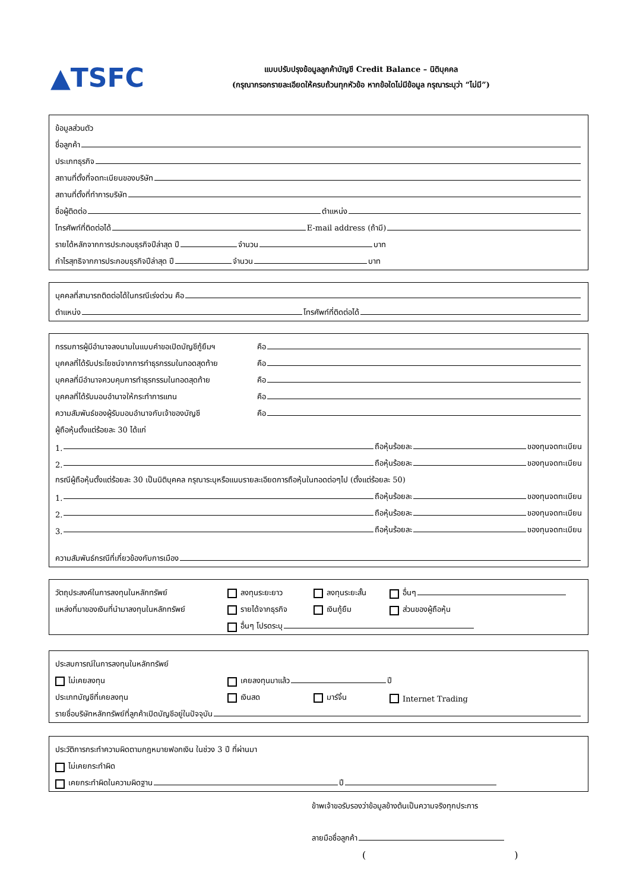▲TSFC
แบบปรับปรุงข้อมูลลูกค้าบัญชี Credit Balance – นิติบุคคล
(กรุณากรอกรายละเอียดให้ครบถ้วนทุกหัวข้อ หากข้อใดไม่มีข้อมูล กรุณาระบุว่า “ไม่มี”)
ข้อมูลส่วนตัว
ชื่อลูกค้า
ประเภทธุรกิจ
สถานที่ตั้งที่จดทะเบียนของบริษัท
สถานที่ตั้งที่ทำการบริษัท
ชื่อผู้ติดต่อ ตำแหน่ง
โทรศัพท์ที่ติดต่อได้ E-mail address (ถ้ามี)
รายได้หลักจากการประกอบธุรกิจปีล่าสุด ปี จำนวน บาท
กำไรสุทธิจากการประกอบธุรกิจปีล่าสุด ปี จำนวน บาท
บุคคลที่สามารถติดต่อได้ในกรณีเร่งด่วน คือ
ตำแหน่ง โทรศัพท์ที่ติดต่อได้
กรรมการผู้มีอำนาจลงนามในแบบคำขอเปิดบัญชีกู้ยืมฯ คือ
บุคคลที่ได้รับประโยชน์จากการทำธุรกรรมในทอดสุดท้าย คือ
บุคคลที่มีอำนาจควบคุมการทำธุรกรรมในทอดสุดท้าย คือ
บุคคลที่ได้รับมอบอำนาจให้กระทำการแทน คือ
ความสัมพันธ์ของผู้รับมอบอำนาจกับเจ้าของบัญชี คือ
ผู้ถือหุ้นตั้งแต่ร้อยละ 30 ได้แก่
1. ถือหุ้นร้อยละ ของทุนจดทะเบียน
2. ถือหุ้นร้อยละ ของทุนจดทะเบียน
กรณีผู้ถือหุ้นตั้งแต่ร้อยละ 30 เป็นนิติบุคคล กรุณาระบุหรือแนบรายละเอียดการถือหุ้นในทอดต่อๆไป (ตั้งแต่ร้อยละ 50)
1. ถือหุ้นร้อยละ ของทุนจดทะเบียน
2. ถือหุ้นร้อยละ ของทุนจดทะเบียน
3. ถือหุ้นร้อยละ ของทุนจดทะเบียน
ความสัมพันธ์กรณีที่เกี่ยวข้องกับการเมือง
วัตถุประสงค์ในการลงทุนในหลักทรัพย์ ลงทุนระยะยาว ลงทุนระยะสั้น อื่นๆ
แหล่งที่มาของเงินที่นำมาลงทุนในหลักทรัพย์ รายได้จากธุรกิจ เงินกู้ยืม ส่วนของผู้ถือหุ้น
อื่นๆ โปรดระบุ
ประสบการณ์ในการลงทุนในหลักทรัพย์
ไม่เคยลงทุน เคยลงทุนมาแล้ว ปี
ประเภทบัญชีที่เคยลงทุน เงินสด มาร์จิ้น Internet Trading
รายชื่อบริษัทหลักทรัพย์ที่ลูกค้าเปิดบัญชีอยู่ในปัจจุบัน
ประวัติการกระทำความผิดตามกฎหมายฟอกเงิน ในช่วง 3 ปี ที่ผ่านมา
ไม่เคยกระทำผิด
เคยกระทำผิดในความผิดฐาน ปี
ข้าพเจ้าขอรับรองว่าข้อมูลข้างต้นเป็นความจริงทุกประการ
ลายมือชื่อลูกค้า
( )